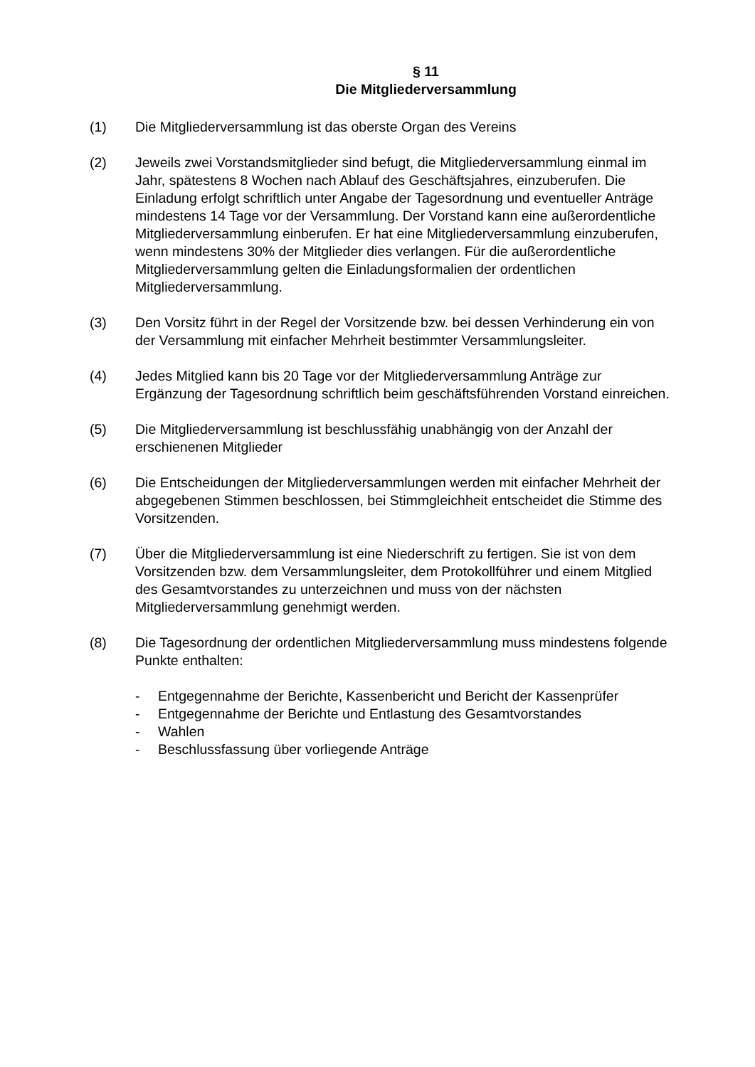§ 11
Die Mitgliederversammlung
(1) Die Mitgliederversammlung ist das oberste Organ des Vereins
(2) Jeweils zwei Vorstandsmitglieder sind befugt, die Mitgliederversammlung einmal im Jahr, spätestens 8 Wochen nach Ablauf des Geschäftsjahres, einzuberufen. Die Einladung erfolgt schriftlich unter Angabe der Tagesordnung und eventueller Anträge mindestens 14 Tage vor der Versammlung. Der Vorstand kann eine außerordentliche Mitgliederversammlung einberufen. Er hat eine Mitgliederversammlung einzuberufen, wenn mindestens 30% der Mitglieder dies verlangen. Für die außerordentliche Mitgliederversammlung gelten die Einladungsformalien der ordentlichen Mitgliederversammlung.
(3) Den Vorsitz führt in der Regel der Vorsitzende bzw. bei dessen Verhinderung ein von der Versammlung mit einfacher Mehrheit bestimmter Versammlungsleiter.
(4) Jedes Mitglied kann bis 20 Tage vor der Mitgliederversammlung Anträge zur Ergänzung der Tagesordnung schriftlich beim geschäftsführenden Vorstand einreichen.
(5) Die Mitgliederversammlung ist beschlussfähig unabhängig von der Anzahl der erschienenen Mitglieder
(6) Die Entscheidungen der Mitgliederversammlungen werden mit einfacher Mehrheit der abgegebenen Stimmen beschlossen, bei Stimmgleichheit entscheidet die Stimme des Vorsitzenden.
(7) Über die Mitgliederversammlung ist eine Niederschrift zu fertigen. Sie ist von dem Vorsitzenden bzw. dem Versammlungsleiter, dem Protokollführer und einem Mitglied des Gesamtvorstandes zu unterzeichnen und muss von der nächsten Mitgliederversammlung genehmigt werden.
(8) Die Tagesordnung der ordentlichen Mitgliederversammlung muss mindestens folgende Punkte enthalten:
- Entgegennahme der Berichte, Kassenbericht und Bericht der Kassenprüfer
- Entgegennahme der Berichte und Entlastung des Gesamtvorstandes
- Wahlen
- Beschlussfassung über vorliegende Anträge